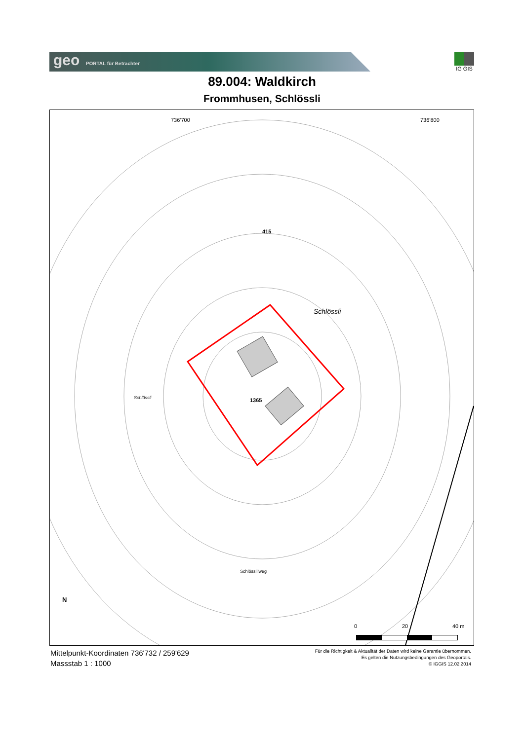geo PORTAL für Betrachter IG GIS
89.004: Waldkirch
Frommhusen, Schlössli
736'700 736'800
415
Schlössli
1365 Schlössli
Schlösslliweg
N
0 20 40 m
Mittelpunkt-Koordinaten 736'732 / 259'629
Massstab 1 : 1000
Für die Richtigkeit & Aktualität der Daten wird keine Garantie übernommen.
Es gelten die Nutzungsbedingungen des Geoportals.
© IGGIS 12.02.2014